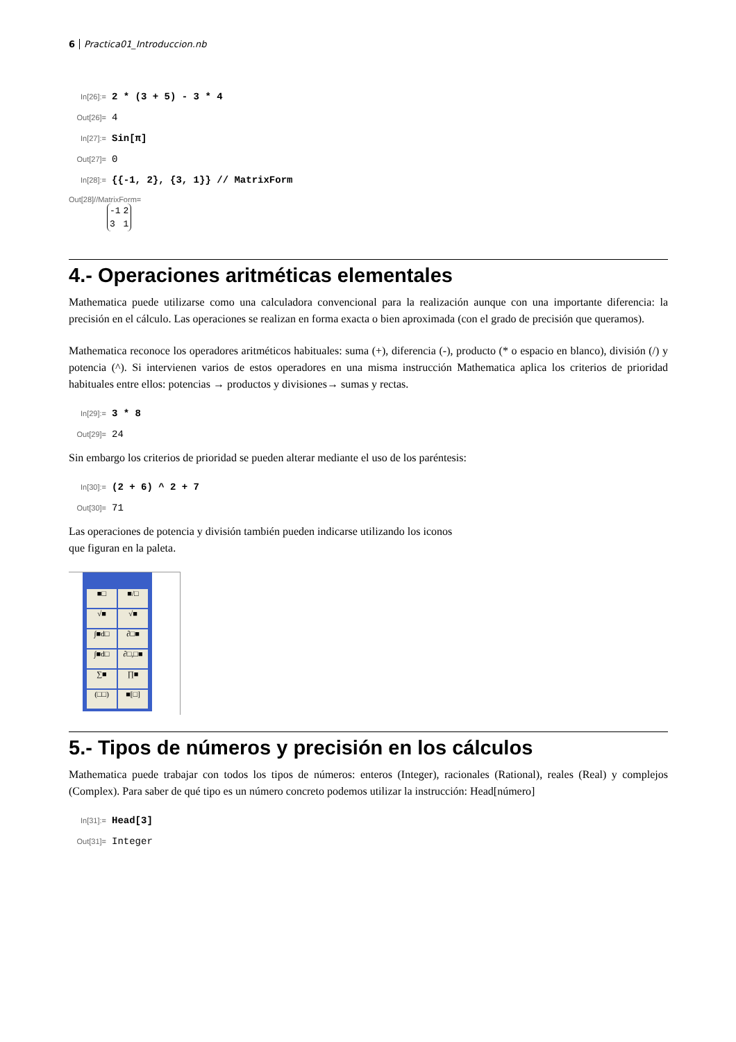6 Practica01_Introduccion.nb
In[26]:= 2 * (3 + 5) - 3 * 4
Out[26]= 4
In[27]:= Sin[π]
Out[27]= 0
In[28]:= {{-1, 2}, {3, 1}} // MatrixForm
Out[28]//MatrixForm=
| -1 | 2 |
| 3 | 1 |
4.- Operaciones aritméticas elementales
Mathematica puede utilizarse como una calculadora convencional para la realización aunque con una importante diferencia: la precisión en el cálculo. Las operaciones se realizan en forma exacta o bien aproximada (con el grado de precisión que queramos).
Mathematica reconoce los operadores aritméticos habituales: suma (+), diferencia (-), producto (* o espacio en blanco), división (/) y potencia (^). Si intervienen varios de estos operadores en una misma instrucción Mathematica aplica los criterios de prioridad habituales entre ellos: potencias → productos y divisiones→ sumas y rectas.
In[29]:= 3 * 8
Out[29]= 24
Sin embargo los criterios de prioridad se pueden alterar mediante el uso de los paréntesis:
In[30]:= (2 + 6) ^ 2 + 7
Out[30]= 71
Las operaciones de potencia y división también pueden indicarse utilizando los iconos
que figuran en la paleta.
■□ ■/□ √■ √■ ∫■d□ ∂□■ ∫■d□ ∂□,□■ ∑■ ∏■ (□□) ■[□]
5.- Tipos de números y precisión en los cálculos
Mathematica puede trabajar con todos los tipos de números: enteros (Integer), racionales (Rational), reales (Real) y complejos (Complex). Para saber de qué tipo es un número concreto podemos utilizar la instrucción: Head[número]
In[31]:= Head[3]
Out[31]= Integer